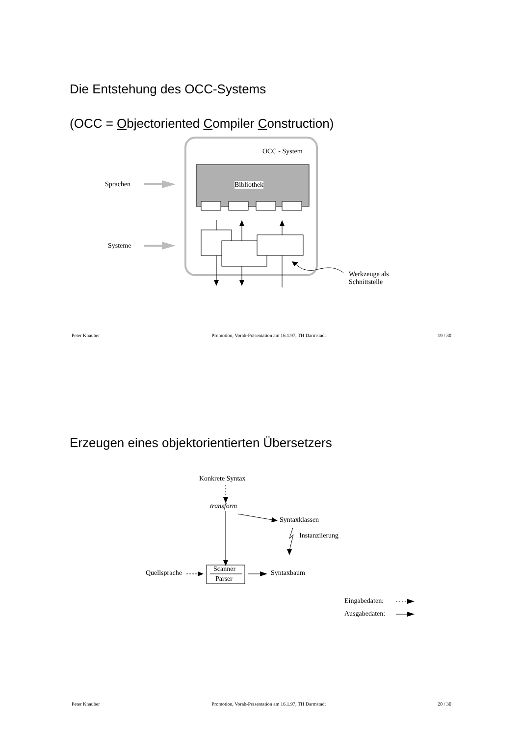Die Entstehung des OCC-Systems
(OCC = Objectoriented Compiler Construction)
OCC - System
Bibliothek
Sprachen
Systeme
Werkzeuge als
Schnittstelle
Peter Knauber Promotion, Vorab-Präsentation am 16.1.97, TH Darmstadt 19 / 30
Erzeugen eines objektorientierten Übersetzers
Konkrete Syntax
transform
Syntaxklassen
Instanziierung
Quellsprache Scanner
Parser
Syntaxbaum
Eingabedaten:
Ausgabedaten:
Peter Knauber Promotion, Vorab-Präsentation am 16.1.97, TH Darmstadt 20 / 30